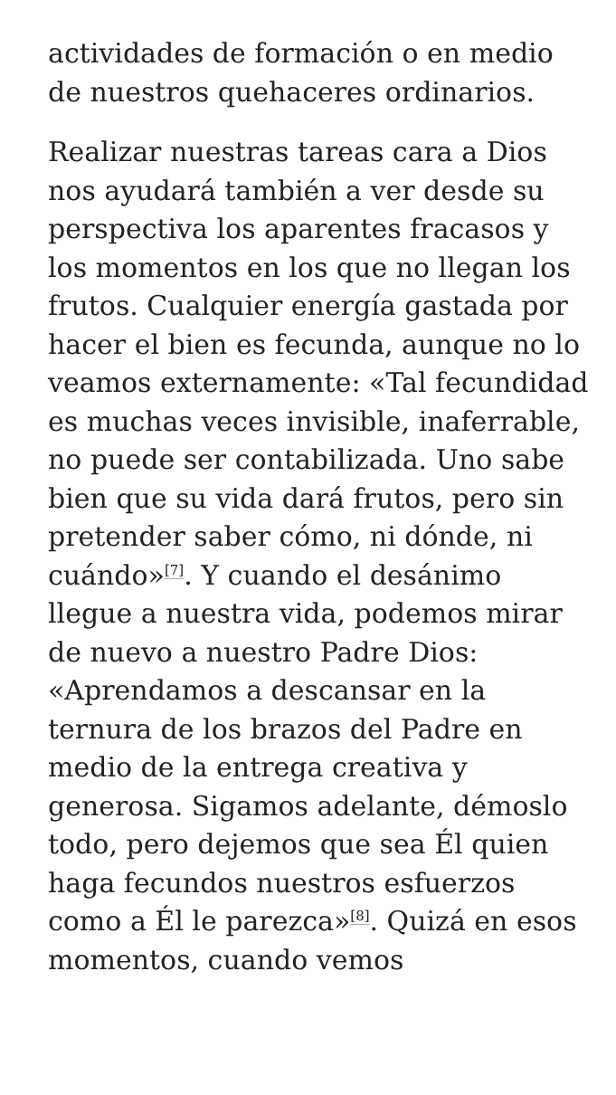actividades de formación o en medio de nuestros quehaceres ordinarios.
Realizar nuestras tareas cara a Dios nos ayudará también a ver desde su perspectiva los aparentes fracasos y los momentos en los que no llegan los frutos. Cualquier energía gastada por hacer el bien es fecunda, aunque no lo veamos externamente: «Tal fecundidad es muchas veces invisible, inaferrable, no puede ser contabilizada. Uno sabe bien que su vida dará frutos, pero sin pretender saber cómo, ni dónde, ni cuándo»<sup>[7]</sup>. Y cuando el desánimo llegue a nuestra vida, podemos mirar de nuevo a nuestro Padre Dios: «Aprendamos a descansar en la ternura de los brazos del Padre en medio de la entrega creativa y generosa. Sigamos adelante, démoslo todo, pero dejemos que sea Él quien haga fecundos nuestros esfuerzos como a Él le parezca»<sup>[8]</sup>. Quizá en esos momentos, cuando vemos